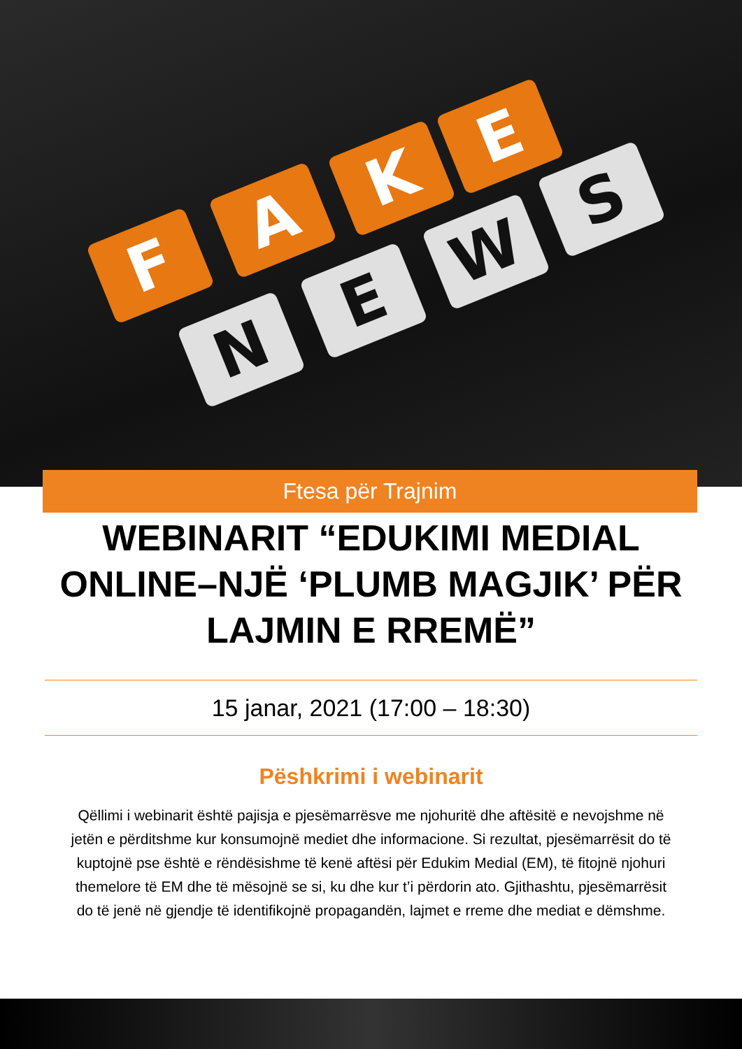F
A
K
E
N
E
W
S
Ftesa për Trajnim
WEBINARIT “EDUKIMI MEDIAL ONLINE–NJË ‘PLUMB MAGJIK’ PËR LAJMIN E RREMË”
15 janar, 2021 (17:00 – 18:30)
Pëshkrimi i webinarit
Qëllimi i webinarit është pajisja e pjesëmarrësve me njohuritë dhe aftësitë e nevojshme në jetën e përditshme kur konsumojnë mediet dhe informacione. Si rezultat, pjesëmarrësit do të kuptojnë pse është e rëndësishme të kenë aftësi për Edukim Medial (EM), të fitojnë njohuri themelore të EM dhe të mësojnë se si, ku dhe kur t’i përdorin ato. Gjithashtu, pjesëmarrësit do të jenë në gjendje të identifikojnë propagandën, lajmet e rreme dhe mediat e dëmshme.